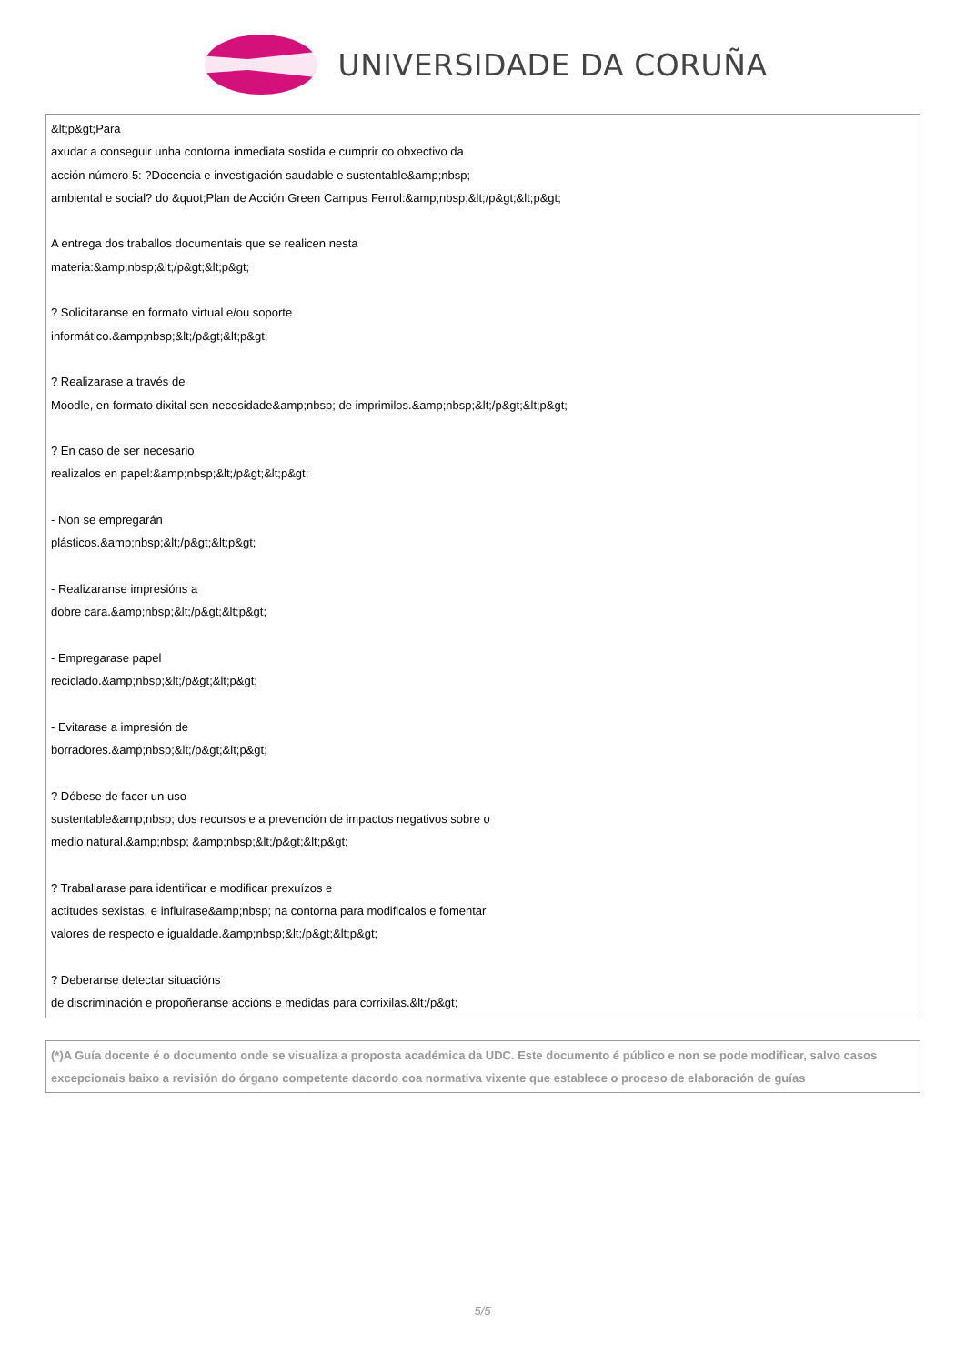UNIVERSIDADE DA CORUÑA
| &lt;p&gt;Para axudar a conseguir unha contorna inmediata sostida e cumprir co obxectivo da acción número 5: ?Docencia e investigación saudable e sustentable&amp;nbsp; ambiental e social? do &quot;Plan de Acción Green Campus Ferrol:&amp;nbsp;&lt;/p&gt;&lt;p&gt; A entrega dos traballos documentais que se realicen nesta materia:&amp;nbsp;&lt;/p&gt;&lt;p&gt; ? Solicitaranse en formato virtual e/ou soporte informático.&amp;nbsp;&lt;/p&gt;&lt;p&gt; ? Realizarase a través de Moodle, en formato dixital sen necesidade&amp;nbsp; de imprimilos.&amp;nbsp;&lt;/p&gt;&lt;p&gt; ? En caso de ser necesario realizalos en papel:&amp;nbsp;&lt;/p&gt;&lt;p&gt; - Non se empregarán plásticos.&amp;nbsp;&lt;/p&gt;&lt;p&gt; - Realizaranse impresións a dobre cara.&amp;nbsp;&lt;/p&gt;&lt;p&gt; - Empregarase papel reciclado.&amp;nbsp;&lt;/p&gt;&lt;p&gt; - Evitarase a impresión de borradores.&amp;nbsp;&lt;/p&gt;&lt;p&gt; ? Débese de facer un uso sustentable&amp;nbsp; dos recursos e a prevención de impactos negativos sobre o medio natural.&amp;nbsp; &amp;nbsp;&lt;/p&gt;&lt;p&gt; ? Traballarase para identificar e modificar prexuízos e actitudes sexistas, e influirase&amp;nbsp; na contorna para modificalos e fomentar valores de respecto e igualdade.&amp;nbsp;&lt;/p&gt;&lt;p&gt; ? Deberanse detectar situacións de discriminación e propoñeranse accións e medidas para corrixilas.&lt;/p&gt; |
| (*)A Guía docente é o documento onde se visualiza a proposta académica da UDC. Este documento é público e non se pode modificar, salvo casos excepcionais baixo a revisión do órgano competente dacordo coa normativa vixente que establece o proceso de elaboración de guías |
5/5